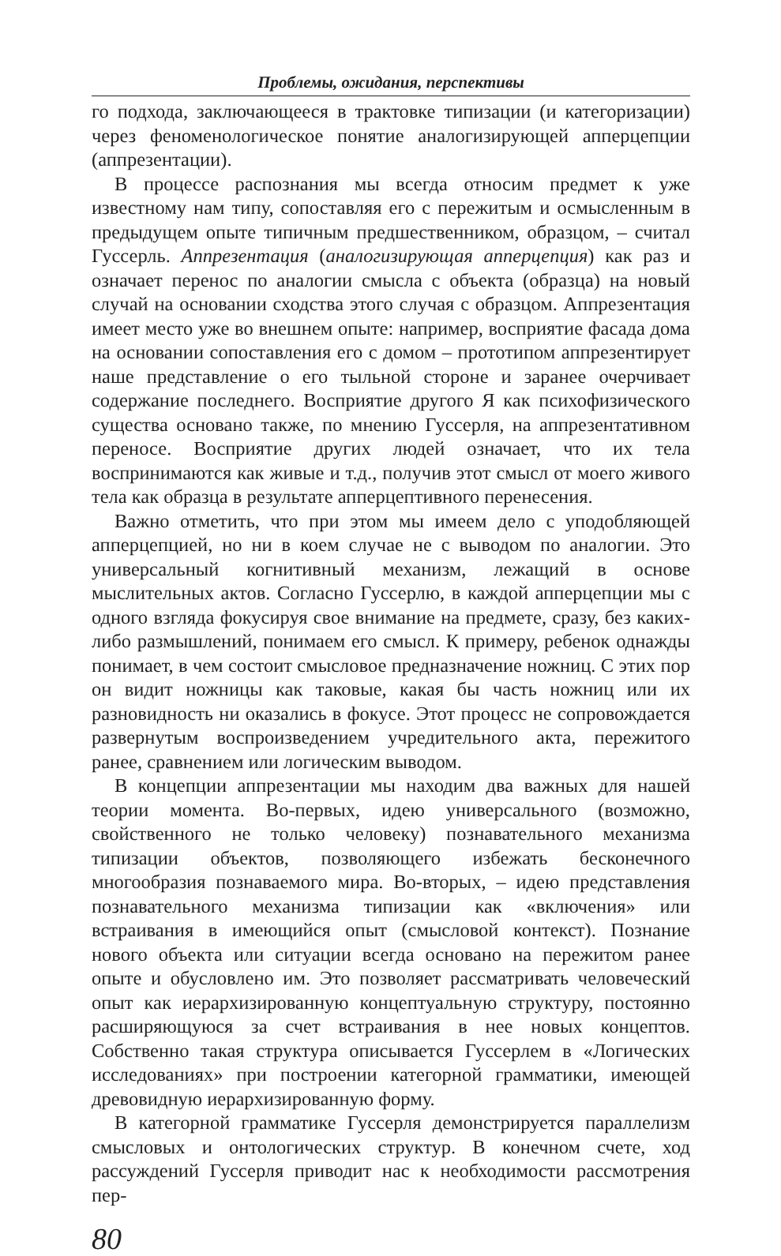Проблемы, ожидания, перспективы
го подхода, заключающееся в трактовке типизации (и категоризации) через феноменологическое понятие аналогизирующей апперцепции (аппрезентации).
В процессе распознания мы всегда относим предмет к уже известному нам типу, сопоставляя его с пережитым и осмысленным в предыдущем опыте типичным предшественником, образцом, – считал Гуссерль. Аппрезентация (аналогизирующая апперцепция) как раз и означает перенос по аналогии смысла с объекта (образца) на новый случай на основании сходства этого случая с образцом. Аппрезентация имеет место уже во внешнем опыте: например, восприятие фасада дома на основании сопоставления его с домом – прототипом аппрезентирует наше представление о его тыльной стороне и заранее очерчивает содержание последнего. Восприятие другого Я как психофизического существа основано также, по мнению Гуссерля, на аппрезентативном переносе. Восприятие других людей означает, что их тела воспринимаются как живые и т.д., получив этот смысл от моего живого тела как образца в результате апперцептивного перенесения.
Важно отметить, что при этом мы имеем дело с уподобляющей апперцепцией, но ни в коем случае не с выводом по аналогии. Это универсальный когнитивный механизм, лежащий в основе мыслительных актов. Согласно Гуссерлю, в каждой апперцепции мы с одного взгляда фокусируя свое внимание на предмете, сразу, без каких-либо размышлений, понимаем его смысл. К примеру, ребенок однажды понимает, в чем состоит смысловое предназначение ножниц. С этих пор он видит ножницы как таковые, какая бы часть ножниц или их разновидность ни оказались в фокусе. Этот процесс не сопровождается развернутым воспроизведением учредительного акта, пережитого ранее, сравнением или логическим выводом.
В концепции аппрезентации мы находим два важных для нашей теории момента. Во-первых, идею универсального (возможно, свойственного не только человеку) познавательного механизма типизации объектов, позволяющего избежать бесконечного многообразия познаваемого мира. Во-вторых, – идею представления познавательного механизма типизации как «включения» или встраивания в имеющийся опыт (смысловой контекст). Познание нового объекта или ситуации всегда основано на пережитом ранее опыте и обусловлено им. Это позволяет рассматривать человеческий опыт как иерархизированную концептуальную структуру, постоянно расширяющуюся за счет встраивания в нее новых концептов. Собственно такая структура описывается Гуссерлем в «Логических исследованиях» при построении категорной грамматики, имеющей древовидную иерархизированную форму.
В категорной грамматике Гуссерля демонстрируется параллелизм смысловых и онтологических структур. В конечном счете, ход рассуждений Гуссерля приводит нас к необходимости рассмотрения пер-
80